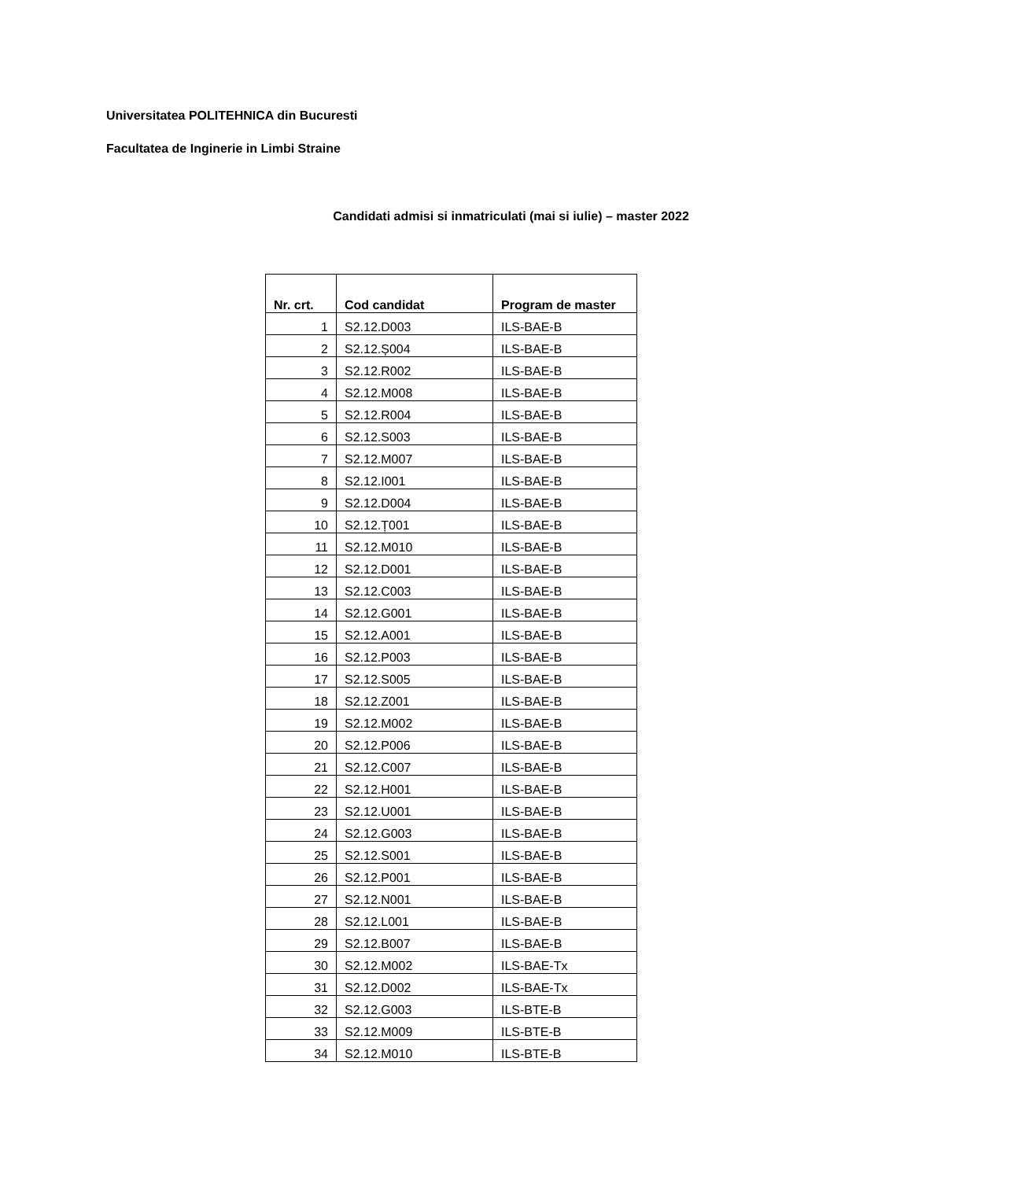Universitatea POLITEHNICA din Bucuresti
Facultatea de Inginerie in Limbi Straine
Candidati admisi si inmatriculati (mai si iulie) – master 2022
| Nr. crt. | Cod candidat | Program de master |
| --- | --- | --- |
| 1 | S2.12.D003 | ILS-BAE-B |
| 2 | S2.12.Ș004 | ILS-BAE-B |
| 3 | S2.12.R002 | ILS-BAE-B |
| 4 | S2.12.M008 | ILS-BAE-B |
| 5 | S2.12.R004 | ILS-BAE-B |
| 6 | S2.12.S003 | ILS-BAE-B |
| 7 | S2.12.M007 | ILS-BAE-B |
| 8 | S2.12.I001 | ILS-BAE-B |
| 9 | S2.12.D004 | ILS-BAE-B |
| 10 | S2.12.Ț001 | ILS-BAE-B |
| 11 | S2.12.M010 | ILS-BAE-B |
| 12 | S2.12.D001 | ILS-BAE-B |
| 13 | S2.12.C003 | ILS-BAE-B |
| 14 | S2.12.G001 | ILS-BAE-B |
| 15 | S2.12.A001 | ILS-BAE-B |
| 16 | S2.12.P003 | ILS-BAE-B |
| 17 | S2.12.S005 | ILS-BAE-B |
| 18 | S2.12.Z001 | ILS-BAE-B |
| 19 | S2.12.M002 | ILS-BAE-B |
| 20 | S2.12.P006 | ILS-BAE-B |
| 21 | S2.12.C007 | ILS-BAE-B |
| 22 | S2.12.H001 | ILS-BAE-B |
| 23 | S2.12.U001 | ILS-BAE-B |
| 24 | S2.12.G003 | ILS-BAE-B |
| 25 | S2.12.S001 | ILS-BAE-B |
| 26 | S2.12.P001 | ILS-BAE-B |
| 27 | S2.12.N001 | ILS-BAE-B |
| 28 | S2.12.L001 | ILS-BAE-B |
| 29 | S2.12.B007 | ILS-BAE-B |
| 30 | S2.12.M002 | ILS-BAE-Tx |
| 31 | S2.12.D002 | ILS-BAE-Tx |
| 32 | S2.12.G003 | ILS-BTE-B |
| 33 | S2.12.M009 | ILS-BTE-B |
| 34 | S2.12.M010 | ILS-BTE-B |